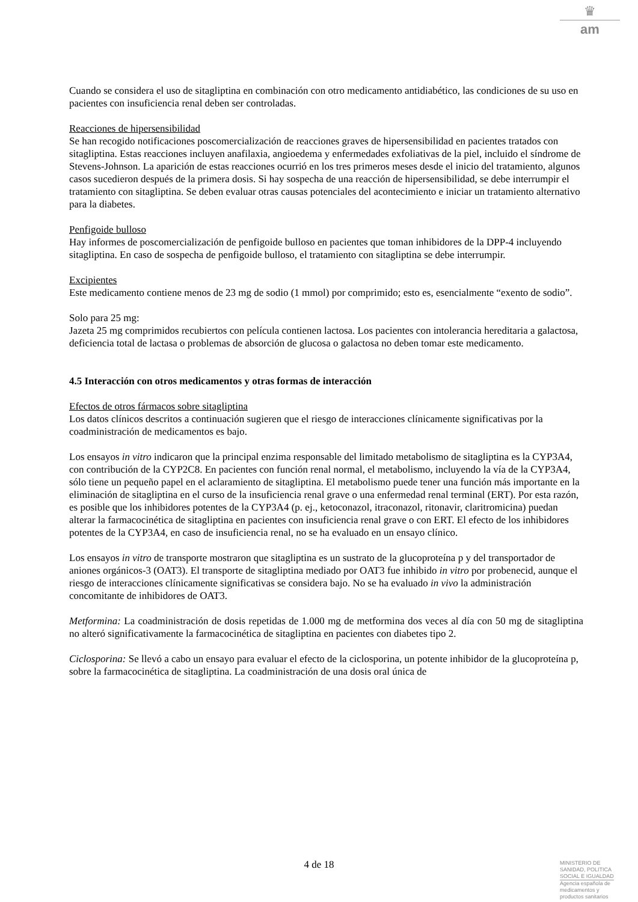♛
am
Cuando se considera el uso de sitagliptina en combinación con otro medicamento antidiabético, las condiciones de su uso en pacientes con insuficiencia renal deben ser controladas.
Reacciones de hipersensibilidad
Se han recogido notificaciones poscomercialización de reacciones graves de hipersensibilidad en pacientes tratados con sitagliptina. Estas reacciones incluyen anafilaxia, angioedema y enfermedades exfoliativas de la piel, incluido el síndrome de Stevens-Johnson. La aparición de estas reacciones ocurrió en los tres primeros meses desde el inicio del tratamiento, algunos casos sucedieron después de la primera dosis. Si hay sospecha de una reacción de hipersensibilidad, se debe interrumpir el tratamiento con sitagliptina. Se deben evaluar otras causas potenciales del acontecimiento e iniciar un tratamiento alternativo para la diabetes.
Penfigoide bulloso
Hay informes de poscomercialización de penfigoide bulloso en pacientes que toman inhibidores de la DPP-4 incluyendo sitagliptina. En caso de sospecha de penfigoide bulloso, el tratamiento con sitagliptina se debe interrumpir.
Excipientes
Este medicamento contiene menos de 23 mg de sodio (1 mmol) por comprimido; esto es, esencialmente “exento de sodio”.
Solo para 25 mg:
Jazeta 25 mg comprimidos recubiertos con película contienen lactosa. Los pacientes con intolerancia hereditaria a galactosa, deficiencia total de lactasa o problemas de absorción de glucosa o galactosa no deben tomar este medicamento.
4.5 Interacción con otros medicamentos y otras formas de interacción
Efectos de otros fármacos sobre sitagliptina
Los datos clínicos descritos a continuación sugieren que el riesgo de interacciones clínicamente significativas por la coadministración de medicamentos es bajo.
Los ensayos in vitro indicaron que la principal enzima responsable del limitado metabolismo de sitagliptina es la CYP3A4, con contribución de la CYP2C8. En pacientes con función renal normal, el metabolismo, incluyendo la vía de la CYP3A4, sólo tiene un pequeño papel en el aclaramiento de sitagliptina. El metabolismo puede tener una función más importante en la eliminación de sitagliptina en el curso de la insuficiencia renal grave o una enfermedad renal terminal (ERT). Por esta razón, es posible que los inhibidores potentes de la CYP3A4 (p. ej., ketoconazol, itraconazol, ritonavir, claritromicina) puedan alterar la farmacocinética de sitagliptina en pacientes con insuficiencia renal grave o con ERT. El efecto de los inhibidores potentes de la CYP3A4, en caso de insuficiencia renal, no se ha evaluado en un ensayo clínico.
Los ensayos in vitro de transporte mostraron que sitagliptina es un sustrato de la glucoproteína p y del transportador de aniones orgánicos-3 (OAT3). El transporte de sitagliptina mediado por OAT3 fue inhibido in vitro por probenecid, aunque el riesgo de interacciones clínicamente significativas se considera bajo. No se ha evaluado in vivo la administración concomitante de inhibidores de OAT3.
Metformina: La coadministración de dosis repetidas de 1.000 mg de metformina dos veces al día con 50 mg de sitagliptina no alteró significativamente la farmacocinética de sitagliptina en pacientes con diabetes tipo 2.
Ciclosporina: Se llevó a cabo un ensayo para evaluar el efecto de la ciclosporina, un potente inhibidor de la glucoproteína p, sobre la farmacocinética de sitagliptina. La coadministración de una dosis oral única de
4 de 18
MINISTERIO DE
SANIDAD, POLITICA
SOCIAL E IGUALDAD
Agencia española de
medicamentos y
productos sanitarios